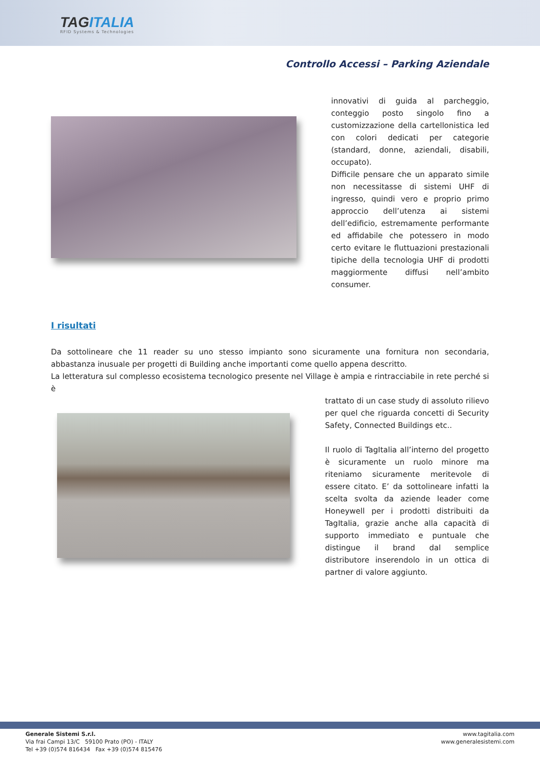TAGITALIA
RFID Systems & Technologies
Controllo Accessi – Parking Aziendale
innovativi di guida al parcheggio, conteggio posto singolo fino a customizzazione della cartellonistica led con colori dedicati per categorie (standard, donne, aziendali, disabili, occupato).
Difficile pensare che un apparato simile non necessitasse di sistemi UHF di ingresso, quindi vero e proprio primo approccio dell’utenza ai sistemi dell’edificio, estremamente performante ed affidabile che potessero in modo certo evitare le fluttuazioni prestazionali tipiche della tecnologia UHF di prodotti maggiormente diffusi nell’ambito consumer.
I risultati
Da sottolineare che 11 reader su uno stesso impianto sono sicuramente una fornitura non secondaria, abbastanza inusuale per progetti di Building anche importanti come quello appena descritto.
La letteratura sul complesso ecosistema tecnologico presente nel Village è ampia e rintracciabile in rete perché si è
trattato di un case study di assoluto rilievo per quel che riguarda concetti di Security Safety, Connected Buildings etc..
Il ruolo di TagItalia all’interno del progetto è sicuramente un ruolo minore ma riteniamo sicuramente meritevole di essere citato. E’ da sottolineare infatti la scelta svolta da aziende leader come Honeywell per i prodotti distribuiti da TagItalia, grazie anche alla capacità di supporto immediato e puntuale che distingue il brand dal semplice distributore inserendolo in un ottica di partner di valore aggiunto.
Generale Sistemi S.r.l.
Via frai Campi 13/C 59100 Prato (PO) - ITALY
Tel +39 (0)574 816434 Fax +39 (0)574 815476
www.tagitalia.com
www.generalesistemi.com